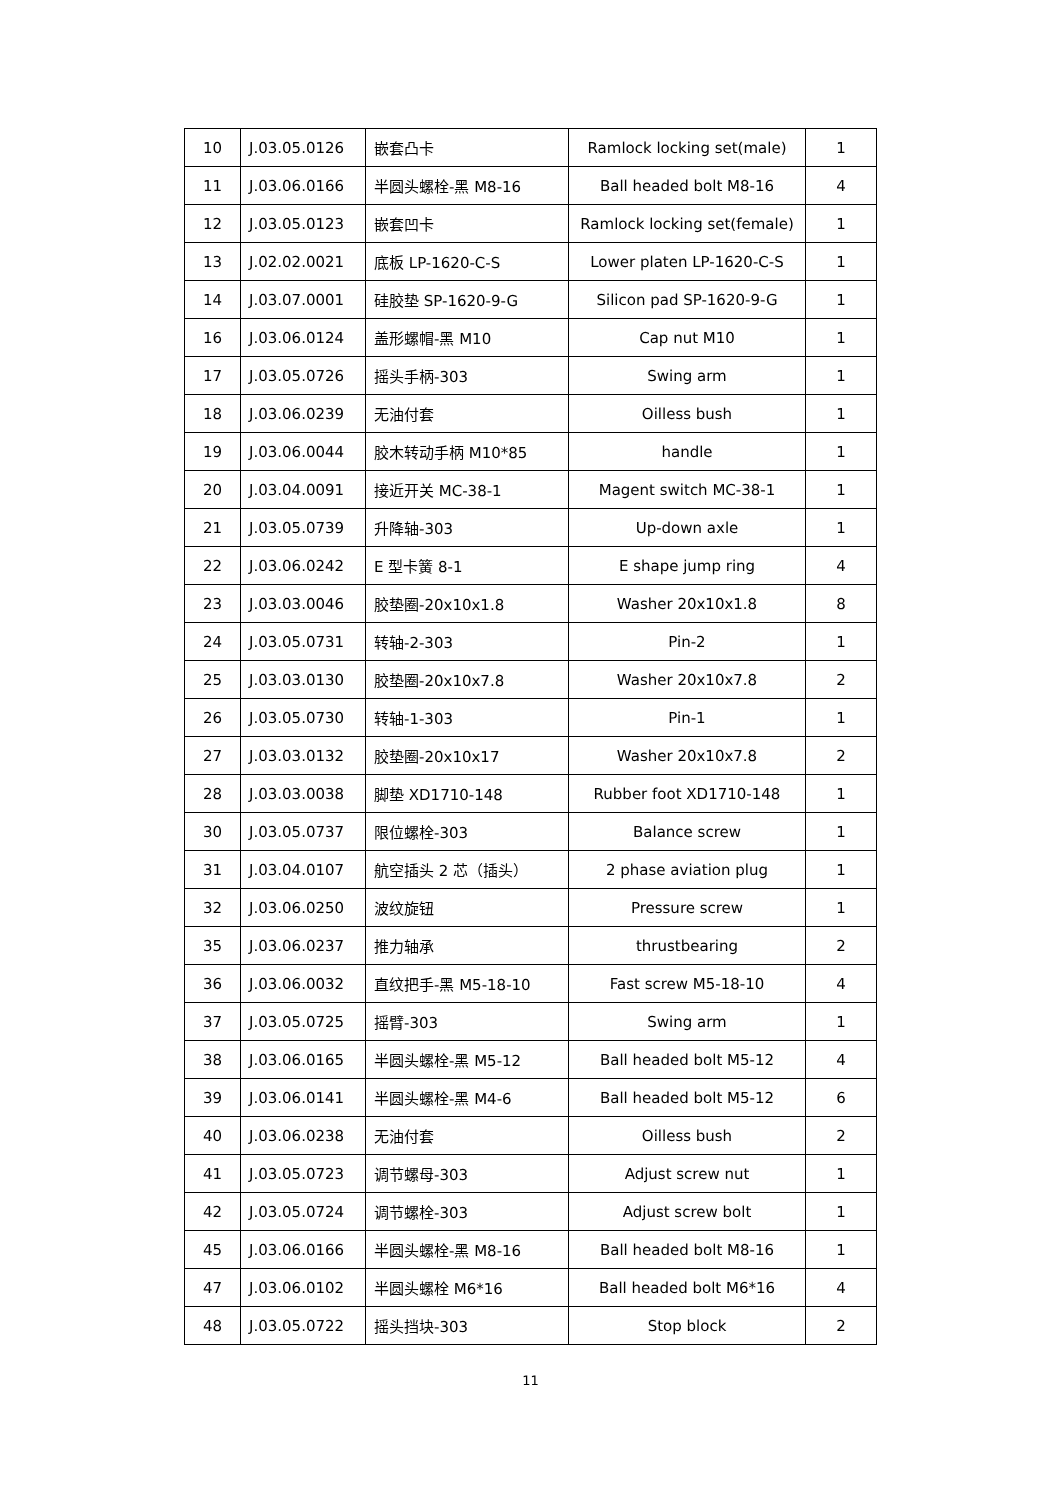| 10 | J.03.05.0126 | 嵌套凸卡 | Ramlock locking set(male) | 1 |
| 11 | J.03.06.0166 | 半圆头螺栓-黑 M8-16 | Ball headed bolt M8-16 | 4 |
| 12 | J.03.05.0123 | 嵌套凹卡 | Ramlock locking set(female) | 1 |
| 13 | J.02.02.0021 | 底板 LP-1620-C-S | Lower platen LP-1620-C-S | 1 |
| 14 | J.03.07.0001 | 硅胶垫 SP-1620-9-G | Silicon pad SP-1620-9-G | 1 |
| 16 | J.03.06.0124 | 盖形螺帽-黑 M10 | Cap nut M10 | 1 |
| 17 | J.03.05.0726 | 摇头手柄-303 | Swing arm | 1 |
| 18 | J.03.06.0239 | 无油付套 | Oilless bush | 1 |
| 19 | J.03.06.0044 | 胶木转动手柄 M10*85 | handle | 1 |
| 20 | J.03.04.0091 | 接近开关 MC-38-1 | Magent switch MC-38-1 | 1 |
| 21 | J.03.05.0739 | 升降轴-303 | Up-down axle | 1 |
| 22 | J.03.06.0242 | E 型卡簧 8-1 | E shape jump ring | 4 |
| 23 | J.03.03.0046 | 胶垫圈-20x10x1.8 | Washer 20x10x1.8 | 8 |
| 24 | J.03.05.0731 | 转轴-2-303 | Pin-2 | 1 |
| 25 | J.03.03.0130 | 胶垫圈-20x10x7.8 | Washer 20x10x7.8 | 2 |
| 26 | J.03.05.0730 | 转轴-1-303 | Pin-1 | 1 |
| 27 | J.03.03.0132 | 胶垫圈-20x10x17 | Washer 20x10x7.8 | 2 |
| 28 | J.03.03.0038 | 脚垫 XD1710-148 | Rubber foot XD1710-148 | 1 |
| 30 | J.03.05.0737 | 限位螺栓-303 | Balance screw | 1 |
| 31 | J.03.04.0107 | 航空插头 2 芯（插头） | 2 phase aviation plug | 1 |
| 32 | J.03.06.0250 | 波纹旋钮 | Pressure screw | 1 |
| 35 | J.03.06.0237 | 推力轴承 | thrustbearing | 2 |
| 36 | J.03.06.0032 | 直纹把手-黑 M5-18-10 | Fast screw M5-18-10 | 4 |
| 37 | J.03.05.0725 | 摇臂-303 | Swing arm | 1 |
| 38 | J.03.06.0165 | 半圆头螺栓-黑 M5-12 | Ball headed bolt M5-12 | 4 |
| 39 | J.03.06.0141 | 半圆头螺栓-黑 M4-6 | Ball headed bolt M5-12 | 6 |
| 40 | J.03.06.0238 | 无油付套 | Oilless bush | 2 |
| 41 | J.03.05.0723 | 调节螺母-303 | Adjust screw nut | 1 |
| 42 | J.03.05.0724 | 调节螺栓-303 | Adjust screw bolt | 1 |
| 45 | J.03.06.0166 | 半圆头螺栓-黑 M8-16 | Ball headed bolt M8-16 | 1 |
| 47 | J.03.06.0102 | 半圆头螺栓 M6*16 | Ball headed bolt M6*16 | 4 |
| 48 | J.03.05.0722 | 摇头挡块-303 | Stop block | 2 |
11